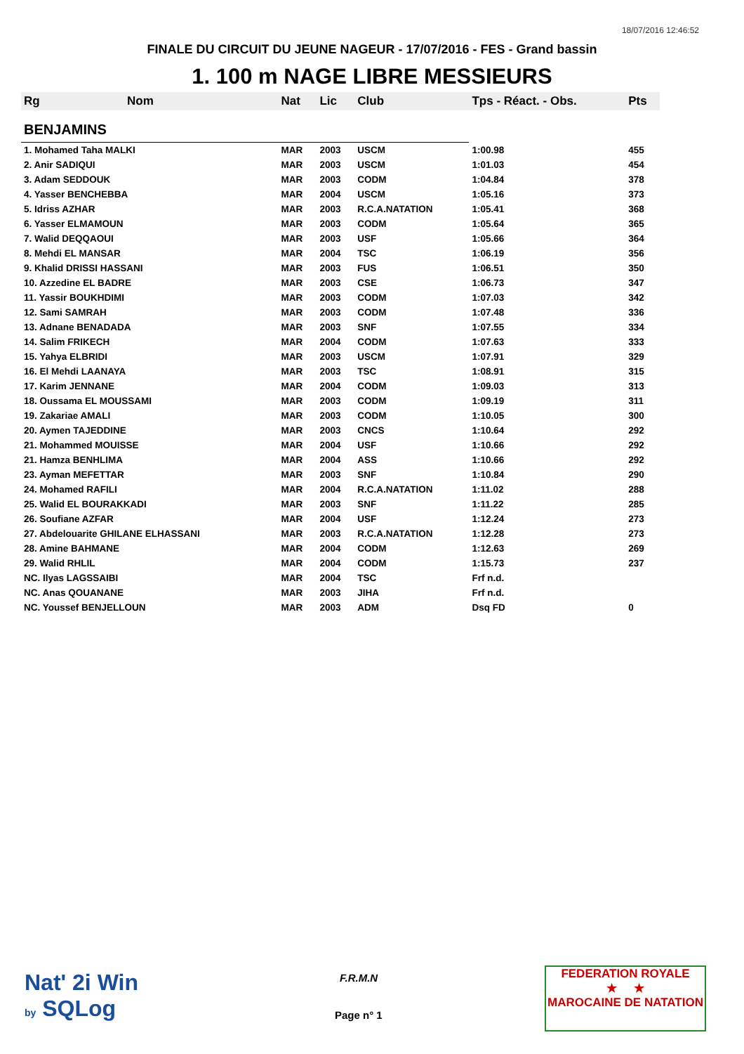18/07/2016 12:46:52
FINALE DU CIRCUIT DU JEUNE NAGEUR - 17/07/2016 - FES - Grand bassin
1. 100 m NAGE LIBRE MESSIEURS
| Rg | Nom | Nat | Lic | Club | Tps - Réact. - Obs. | Pts |
| --- | --- | --- | --- | --- | --- | --- |
| BENJAMINS | | | | | | |
| 1. Mohamed Taha MALKI | | MAR | 2003 | USCM | 1:00.98 | 455 |
| 2. Anir SADIQUI | | MAR | 2003 | USCM | 1:01.03 | 454 |
| 3. Adam SEDDOUK | | MAR | 2003 | CODM | 1:04.84 | 378 |
| 4. Yasser BENCHEBBA | | MAR | 2004 | USCM | 1:05.16 | 373 |
| 5. Idriss AZHAR | | MAR | 2003 | R.C.A.NATATION | 1:05.41 | 368 |
| 6. Yasser ELMAMOUN | | MAR | 2003 | CODM | 1:05.64 | 365 |
| 7. Walid DEQQAOUI | | MAR | 2003 | USF | 1:05.66 | 364 |
| 8. Mehdi EL MANSAR | | MAR | 2004 | TSC | 1:06.19 | 356 |
| 9. Khalid DRISSI HASSANI | | MAR | 2003 | FUS | 1:06.51 | 350 |
| 10. Azzedine EL BADRE | | MAR | 2003 | CSE | 1:06.73 | 347 |
| 11. Yassir BOUKHDIMI | | MAR | 2003 | CODM | 1:07.03 | 342 |
| 12. Sami SAMRAH | | MAR | 2003 | CODM | 1:07.48 | 336 |
| 13. Adnane BENADADA | | MAR | 2003 | SNF | 1:07.55 | 334 |
| 14. Salim FRIKECH | | MAR | 2004 | CODM | 1:07.63 | 333 |
| 15. Yahya ELBRIDI | | MAR | 2003 | USCM | 1:07.91 | 329 |
| 16. El Mehdi LAANAYA | | MAR | 2003 | TSC | 1:08.91 | 315 |
| 17. Karim JENNANE | | MAR | 2004 | CODM | 1:09.03 | 313 |
| 18. Oussama EL MOUSSAMI | | MAR | 2003 | CODM | 1:09.19 | 311 |
| 19. Zakariae AMALI | | MAR | 2003 | CODM | 1:10.05 | 300 |
| 20. Aymen TAJEDDINE | | MAR | 2003 | CNCS | 1:10.64 | 292 |
| 21. Mohammed MOUISSE | | MAR | 2004 | USF | 1:10.66 | 292 |
| 21. Hamza BENHLIMA | | MAR | 2004 | ASS | 1:10.66 | 292 |
| 23. Ayman MEFETTAR | | MAR | 2003 | SNF | 1:10.84 | 290 |
| 24. Mohamed RAFILI | | MAR | 2004 | R.C.A.NATATION | 1:11.02 | 288 |
| 25. Walid EL BOURAKKADI | | MAR | 2003 | SNF | 1:11.22 | 285 |
| 26. Soufiane AZFAR | | MAR | 2004 | USF | 1:12.24 | 273 |
| 27. Abdelouarite GHILANE ELHASSANI | | MAR | 2003 | R.C.A.NATATION | 1:12.28 | 273 |
| 28. Amine BAHMANE | | MAR | 2004 | CODM | 1:12.63 | 269 |
| 29. Walid RHLIL | | MAR | 2004 | CODM | 1:15.73 | 237 |
| NC. Ilyas LAGSSAIBI | | MAR | 2004 | TSC | Frf n.d. | |
| NC. Anas QOUANANE | | MAR | 2003 | JIHA | Frf n.d. | |
| NC. Youssef BENJELLOUN | | MAR | 2003 | ADM | Dsq FD | 0 |
Nat' 2i Win
by SQLog
F.R.M.N
Page n° 1
FEDERATION ROYALE
★ ★
MAROCAINE DE NATATION